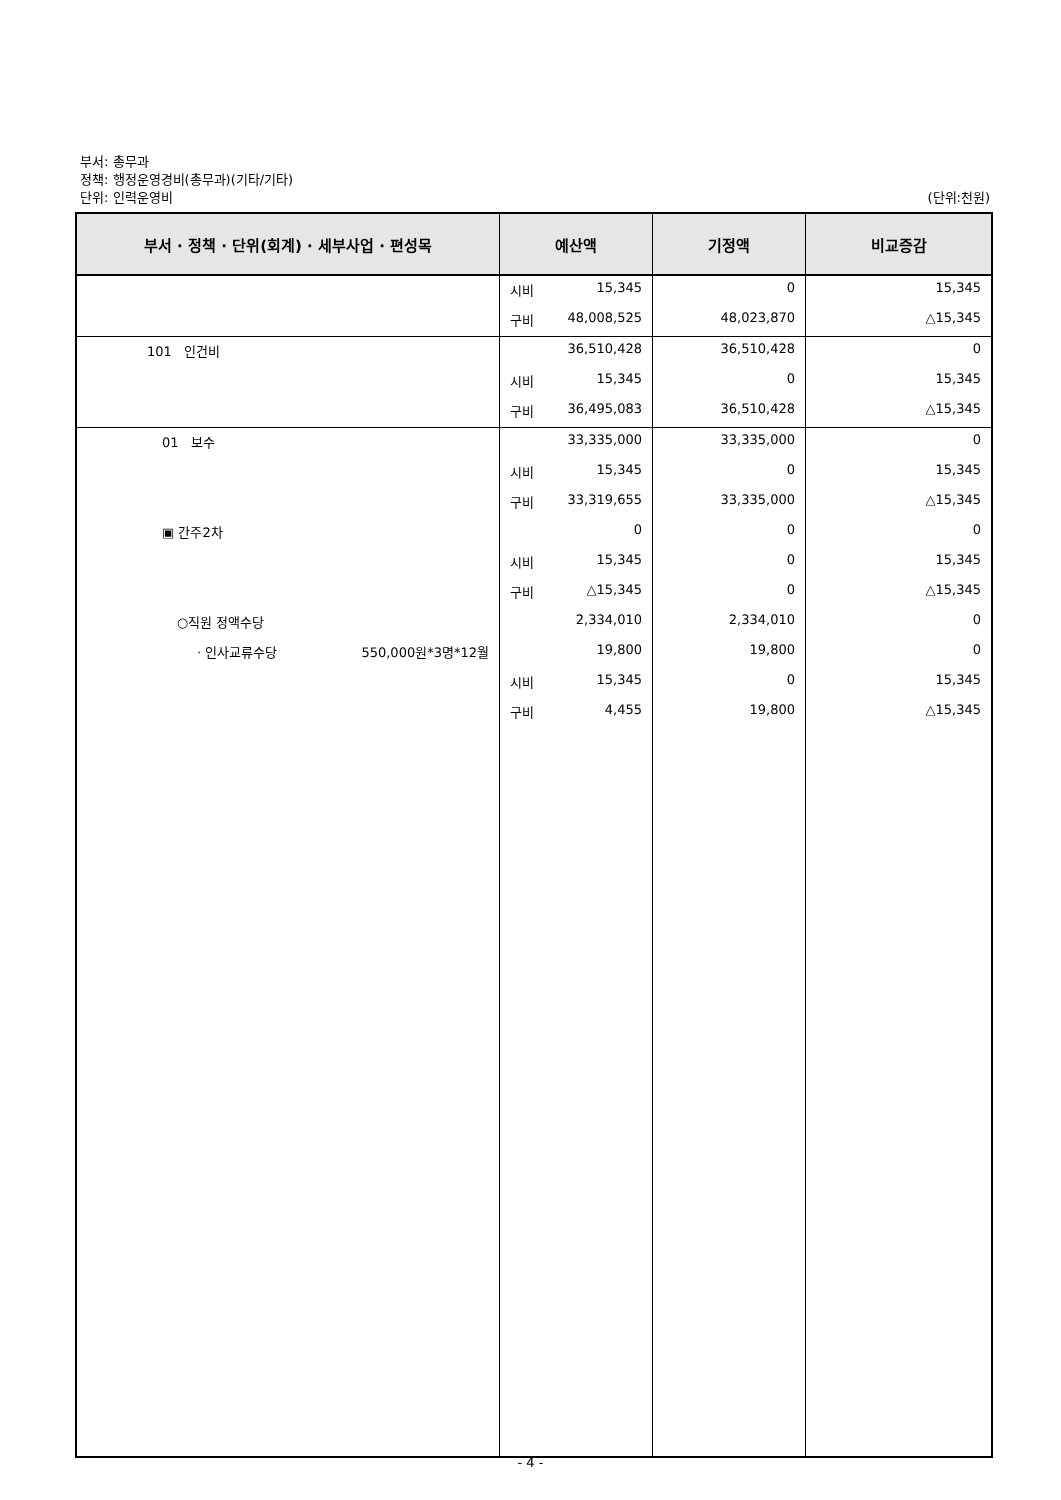부서: 총무과
정책: 행정운영경비(총무과)(기타/기타)
단위: 인력운영비 (단위:천원)
| 부서 · 정책 · 단위(회계) · 세부사업 · 편성목 | 예산액 | 기정액 | 비교증감 |
| --- | --- | --- | --- |
| | 시비 15,345 | 0 | 15,345 |
| | 구비 48,008,525 | 48,023,870 | △15,345 |
| 101 인건비 | 36,510,428 | 36,510,428 | 0 |
| | 시비 15,345 | 0 | 15,345 |
| | 구비 36,495,083 | 36,510,428 | △15,345 |
| 01 보수 | 33,335,000 | 33,335,000 | 0 |
| | 시비 15,345 | 0 | 15,345 |
| | 구비 33,319,655 | 33,335,000 | △15,345 |
| ▣ 간주2차 | 0 | 0 | 0 |
| | 시비 15,345 | 0 | 15,345 |
| | 구비 △15,345 | 0 | △15,345 |
| ○직원 정액수당 | 2,334,010 | 2,334,010 | 0 |
| · 인사교류수당 550,000원*3명*12월 | 19,800 | 19,800 | 0 |
| | 시비 15,345 | 0 | 15,345 |
| | 구비 4,455 | 19,800 | △15,345 |
- 4 -